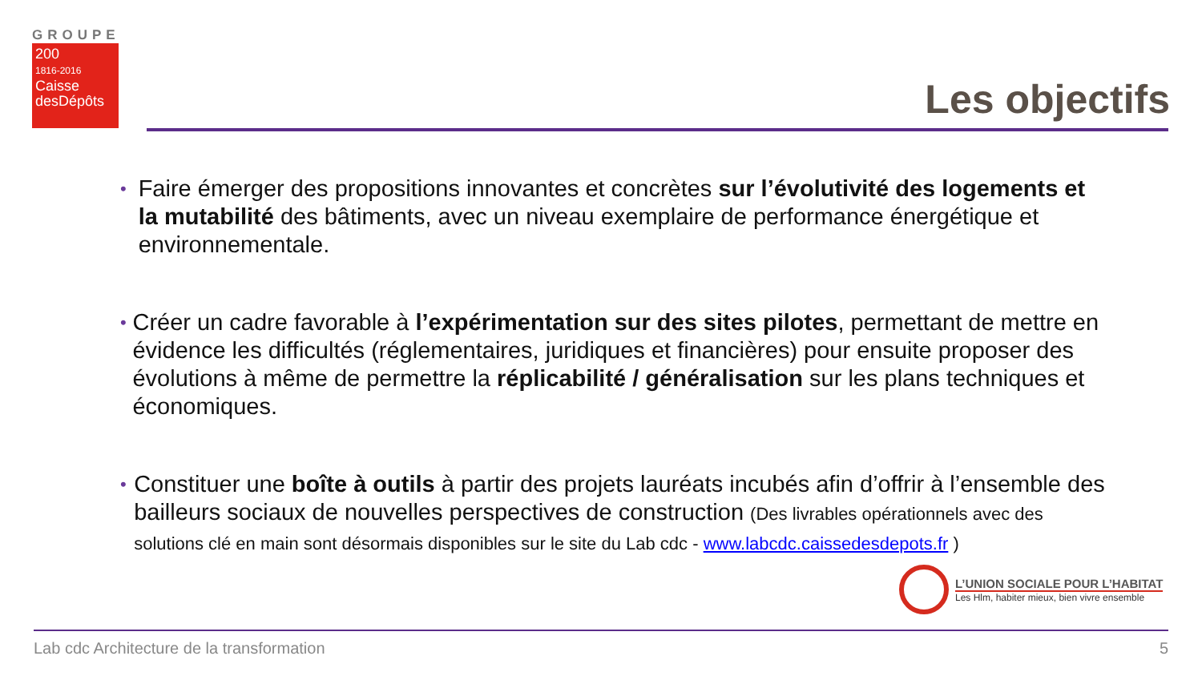GROUPE
200
1816-2016
Caisse
desDépôts
Les objectifs
•
Faire émerger des propositions innovantes et concrètes sur l’évolutivité des logements et la mutabilité des bâtiments, avec un niveau exemplaire de performance énergétique et environnementale.
•
Créer un cadre favorable à l’expérimentation sur des sites pilotes, permettant de mettre en évidence les difficultés (réglementaires, juridiques et financières) pour ensuite proposer des évolutions à même de permettre la réplicabilité / généralisation sur les plans techniques et économiques.
•
Constituer une boîte à outils à partir des projets lauréats incubés afin d’offrir à l’ensemble des bailleurs sociaux de nouvelles perspectives de construction (Des livrables opérationnels avec des solutions clé en main sont désormais disponibles sur le site du Lab cdc - www.labcdc.caissedesdepots.fr )
L’UNION SOCIALE POUR L’HABITAT
Les Hlm, habiter mieux, bien vivre ensemble
Lab cdc Architecture de la transformation 5